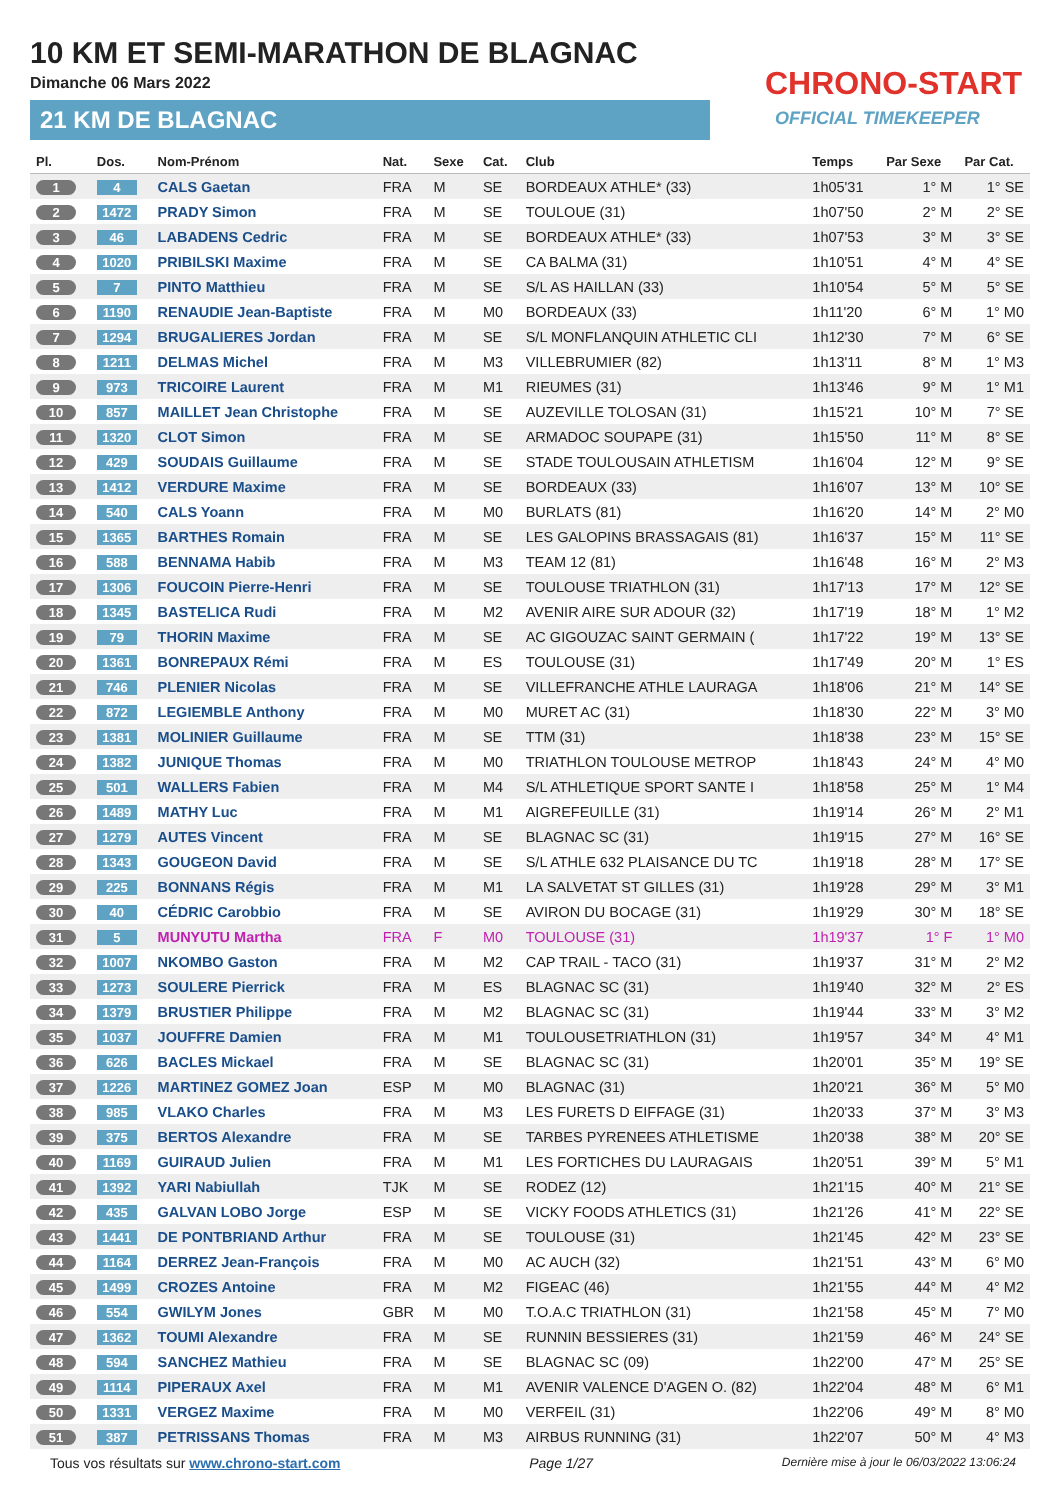10 KM ET SEMI-MARATHON DE BLAGNAC
Dimanche 06 Mars 2022
21 KM DE BLAGNAC
CHRONO-START
OFFICIAL TIMEKEEPER
| Pl. | Dos. | Nom-Prénom | Nat. | Sexe | Cat. | Club | Temps | Par Sexe | Par Cat. |
| --- | --- | --- | --- | --- | --- | --- | --- | --- | --- |
| 1 | 4 | CALS Gaetan | FRA | M | SE | BORDEAUX ATHLE* (33) | 1h05'31 | 1° M | 1° SE |
| 2 | 1472 | PRADY Simon | FRA | M | SE | TOULOUE (31) | 1h07'50 | 2° M | 2° SE |
| 3 | 46 | LABADENS Cedric | FRA | M | SE | BORDEAUX ATHLE* (33) | 1h07'53 | 3° M | 3° SE |
| 4 | 1020 | PRIBILSKI Maxime | FRA | M | SE | CA BALMA (31) | 1h10'51 | 4° M | 4° SE |
| 5 | 7 | PINTO Matthieu | FRA | M | SE | S/L AS HAILLAN (33) | 1h10'54 | 5° M | 5° SE |
| 6 | 1190 | RENAUDIE Jean-Baptiste | FRA | M | M0 | BORDEAUX (33) | 1h11'20 | 6° M | 1° M0 |
| 7 | 1294 | BRUGALIERES Jordan | FRA | M | SE | S/L MONFLANQUIN ATHLETIC CLI | 1h12'30 | 7° M | 6° SE |
| 8 | 1211 | DELMAS Michel | FRA | M | M3 | VILLEBRUMIER (82) | 1h13'11 | 8° M | 1° M3 |
| 9 | 973 | TRICOIRE Laurent | FRA | M | M1 | RIEUMES (31) | 1h13'46 | 9° M | 1° M1 |
| 10 | 857 | MAILLET Jean Christophe | FRA | M | SE | AUZEVILLE TOLOSAN (31) | 1h15'21 | 10° M | 7° SE |
| 11 | 1320 | CLOT Simon | FRA | M | SE | ARMADOC SOUPAPE (31) | 1h15'50 | 11° M | 8° SE |
| 12 | 429 | SOUDAIS Guillaume | FRA | M | SE | STADE TOULOUSAIN ATHLETISM | 1h16'04 | 12° M | 9° SE |
| 13 | 1412 | VERDURE Maxime | FRA | M | SE | BORDEAUX (33) | 1h16'07 | 13° M | 10° SE |
| 14 | 540 | CALS Yoann | FRA | M | M0 | BURLATS (81) | 1h16'20 | 14° M | 2° M0 |
| 15 | 1365 | BARTHES Romain | FRA | M | SE | LES GALOPINS BRASSAGAIS (81) | 1h16'37 | 15° M | 11° SE |
| 16 | 588 | BENNAMA Habib | FRA | M | M3 | TEAM 12 (81) | 1h16'48 | 16° M | 2° M3 |
| 17 | 1306 | FOUCOIN Pierre-Henri | FRA | M | SE | TOULOUSE TRIATHLON (31) | 1h17'13 | 17° M | 12° SE |
| 18 | 1345 | BASTELICA Rudi | FRA | M | M2 | AVENIR AIRE SUR ADOUR (32) | 1h17'19 | 18° M | 1° M2 |
| 19 | 79 | THORIN Maxime | FRA | M | SE | AC GIGOUZAC SAINT GERMAIN ( | 1h17'22 | 19° M | 13° SE |
| 20 | 1361 | BONREPAUX Rémi | FRA | M | ES | TOULOUSE (31) | 1h17'49 | 20° M | 1° ES |
| 21 | 746 | PLENIER Nicolas | FRA | M | SE | VILLEFRANCHE ATHLE LAURAGA | 1h18'06 | 21° M | 14° SE |
| 22 | 872 | LEGIEMBLE Anthony | FRA | M | M0 | MURET AC (31) | 1h18'30 | 22° M | 3° M0 |
| 23 | 1381 | MOLINIER Guillaume | FRA | M | SE | TTM (31) | 1h18'38 | 23° M | 15° SE |
| 24 | 1382 | JUNIQUE Thomas | FRA | M | M0 | TRIATHLON TOULOUSE METROP | 1h18'43 | 24° M | 4° M0 |
| 25 | 501 | WALLERS Fabien | FRA | M | M4 | S/L ATHLETIQUE SPORT SANTE I | 1h18'58 | 25° M | 1° M4 |
| 26 | 1489 | MATHY Luc | FRA | M | M1 | AIGREFEUILLE (31) | 1h19'14 | 26° M | 2° M1 |
| 27 | 1279 | AUTES Vincent | FRA | M | SE | BLAGNAC SC (31) | 1h19'15 | 27° M | 16° SE |
| 28 | 1343 | GOUGEON David | FRA | M | SE | S/L ATHLE 632 PLAISANCE DU TC | 1h19'18 | 28° M | 17° SE |
| 29 | 225 | BONNANS Régis | FRA | M | M1 | LA SALVETAT ST GILLES (31) | 1h19'28 | 29° M | 3° M1 |
| 30 | 40 | CÉDRIC Carobbio | FRA | M | SE | AVIRON DU BOCAGE (31) | 1h19'29 | 30° M | 18° SE |
| 31 | 5 | MUNYUTU Martha | FRA | F | M0 | TOULOUSE (31) | 1h19'37 | 1° F | 1° M0 |
| 32 | 1007 | NKOMBO Gaston | FRA | M | M2 | CAP TRAIL - TACO (31) | 1h19'37 | 31° M | 2° M2 |
| 33 | 1273 | SOULERE Pierrick | FRA | M | ES | BLAGNAC SC (31) | 1h19'40 | 32° M | 2° ES |
| 34 | 1379 | BRUSTIER Philippe | FRA | M | M2 | BLAGNAC SC (31) | 1h19'44 | 33° M | 3° M2 |
| 35 | 1037 | JOUFFRE Damien | FRA | M | M1 | TOULOUSETRIATHLON (31) | 1h19'57 | 34° M | 4° M1 |
| 36 | 626 | BACLES Mickael | FRA | M | SE | BLAGNAC SC (31) | 1h20'01 | 35° M | 19° SE |
| 37 | 1226 | MARTINEZ GOMEZ Joan | ESP | M | M0 | BLAGNAC (31) | 1h20'21 | 36° M | 5° M0 |
| 38 | 985 | VLAKO Charles | FRA | M | M3 | LES FURETS D EIFFAGE (31) | 1h20'33 | 37° M | 3° M3 |
| 39 | 375 | BERTOS Alexandre | FRA | M | SE | TARBES PYRENEES ATHLETISME | 1h20'38 | 38° M | 20° SE |
| 40 | 1169 | GUIRAUD Julien | FRA | M | M1 | LES FORTICHES DU LAURAGAIS | 1h20'51 | 39° M | 5° M1 |
| 41 | 1392 | YARI Nabiullah | TJK | M | SE | RODEZ (12) | 1h21'15 | 40° M | 21° SE |
| 42 | 435 | GALVAN LOBO Jorge | ESP | M | SE | VICKY FOODS ATHLETICS (31) | 1h21'26 | 41° M | 22° SE |
| 43 | 1441 | DE PONTBRIAND Arthur | FRA | M | SE | TOULOUSE (31) | 1h21'45 | 42° M | 23° SE |
| 44 | 1164 | DERREZ Jean-François | FRA | M | M0 | AC AUCH (32) | 1h21'51 | 43° M | 6° M0 |
| 45 | 1499 | CROZES Antoine | FRA | M | M2 | FIGEAC (46) | 1h21'55 | 44° M | 4° M2 |
| 46 | 554 | GWILYM Jones | GBR | M | M0 | T.O.A.C TRIATHLON (31) | 1h21'58 | 45° M | 7° M0 |
| 47 | 1362 | TOUMI Alexandre | FRA | M | SE | RUNNIN BESSIERES (31) | 1h21'59 | 46° M | 24° SE |
| 48 | 594 | SANCHEZ Mathieu | FRA | M | SE | BLAGNAC SC (09) | 1h22'00 | 47° M | 25° SE |
| 49 | 1114 | PIPERAUX Axel | FRA | M | M1 | AVENIR VALENCE D'AGEN O. (82) | 1h22'04 | 48° M | 6° M1 |
| 50 | 1331 | VERGEZ Maxime | FRA | M | M0 | VERFEIL (31) | 1h22'06 | 49° M | 8° M0 |
| 51 | 387 | PETRISSANS Thomas | FRA | M | M3 | AIRBUS RUNNING (31) | 1h22'07 | 50° M | 4° M3 |
Tous vos résultats sur www.chrono-start.com Page 1/27 Dernière mise à jour le 06/03/2022 13:06:24